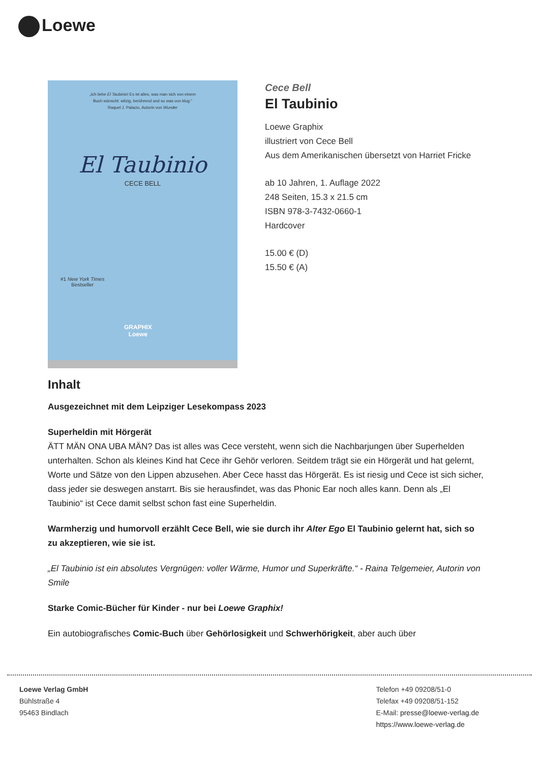Loewe
„Ich liebe El Taubinio! Es ist alles, was man sich von einem
Buch wünscht: witzig, berührend und so was von klug."
Raquel J. Palacio, Autorin von Wunder
El Taubinio
CECE BELL
#1 New York Times
Bestseller
GRAPHIX
Loewe
Cece Bell
El Taubinio
Loewe Graphix
illustriert von Cece Bell
Aus dem Amerikanischen übersetzt von Harriet Fricke
ab 10 Jahren, 1. Auflage 2022
248 Seiten, 15.3 x 21.5 cm
ISBN 978-3-7432-0660-1
Hardcover
15.00 € (D)
15.50 € (A)
Inhalt
Ausgezeichnet mit dem Leipziger Lesekompass 2023
Superheldin mit Hörgerät
ÄTT MÄN ONA UBA MÄN? Das ist alles was Cece versteht, wenn sich die Nachbarjungen über Superhelden unterhalten. Schon als kleines Kind hat Cece ihr Gehör verloren. Seitdem trägt sie ein Hörgerät und hat gelernt, Worte und Sätze von den Lippen abzusehen. Aber Cece hasst das Hörgerät. Es ist riesig und Cece ist sich sicher, dass jeder sie deswegen anstarrt. Bis sie herausfindet, was das Phonic Ear noch alles kann. Denn als „El Taubinio“ ist Cece damit selbst schon fast eine Superheldin.
Warmherzig und humorvoll erzählt Cece Bell, wie sie durch ihr Alter Ego El Taubinio gelernt hat, sich so zu akzeptieren, wie sie ist.
„El Taubinio ist ein absolutes Vergnügen: voller Wärme, Humor und Superkräfte.“ - Raina Telgemeier, Autorin von Smile
Starke Comic-Bücher für Kinder - nur bei Loewe Graphix!
Ein autobiografisches Comic-Buch über Gehörlosigkeit und Schwerhörigkeit, aber auch über
Loewe Verlag GmbH
Bühlstraße 4
95463 Bindlach
Telefon +49 09208/51-0
Telefax +49 09208/51-152
E-Mail: presse@loewe-verlag.de
https://www.loewe-verlag.de